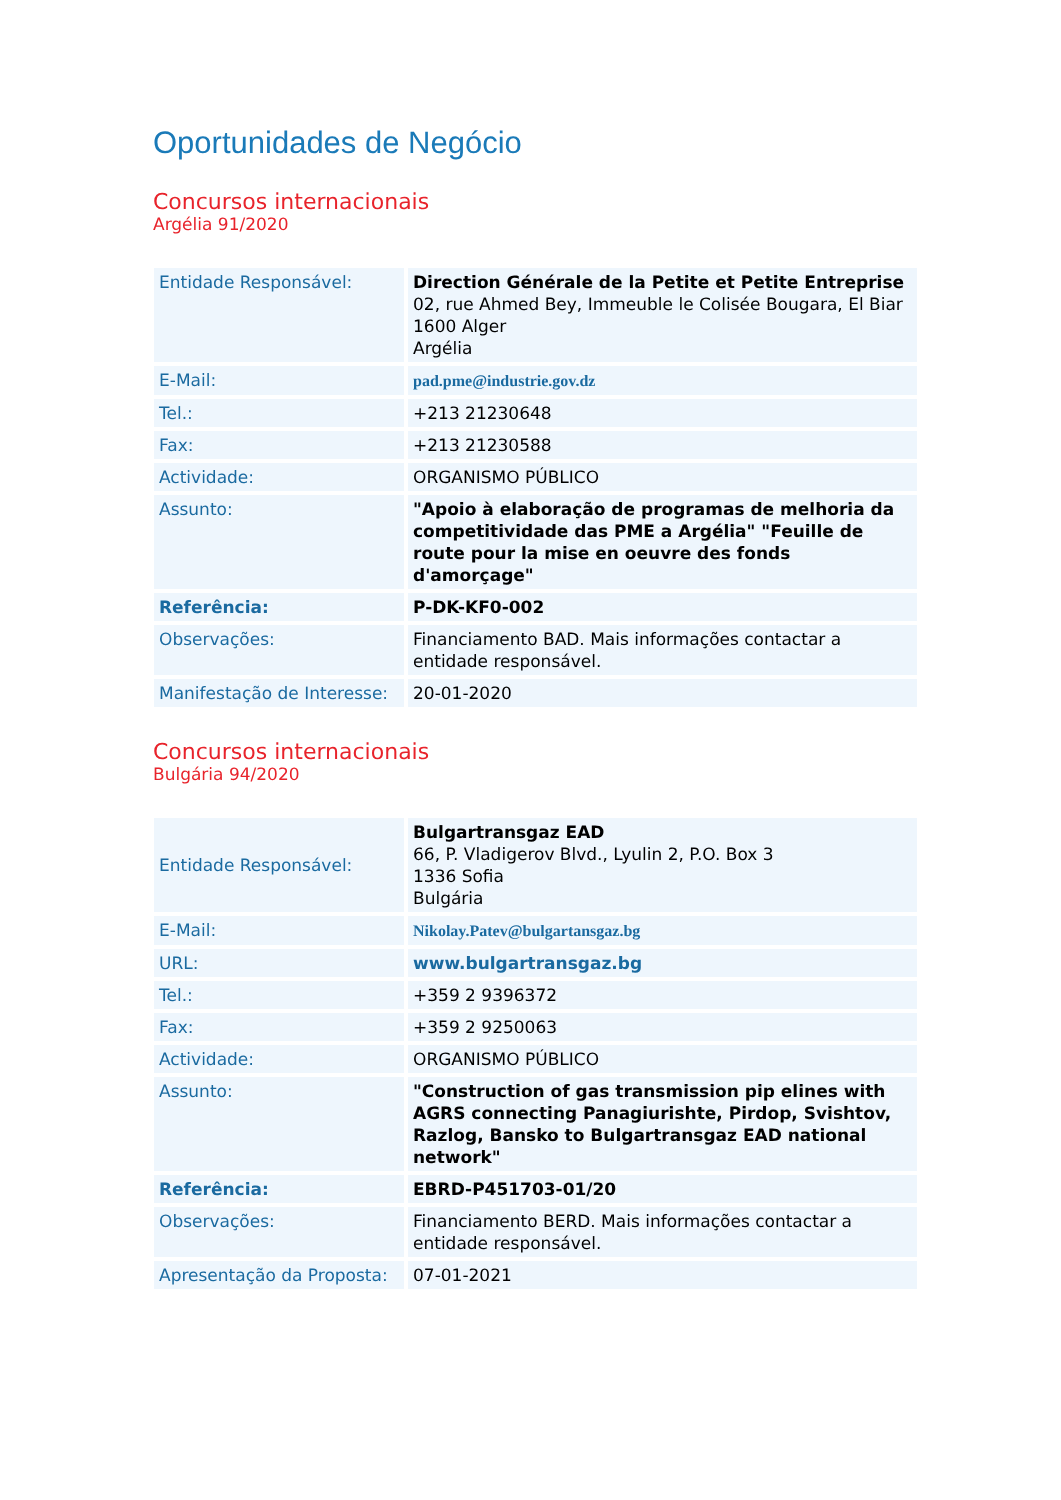Oportunidades de Negócio
Concursos internacionais
Argélia 91/2020
| Entidade Responsável: | Direction Générale de la Petite et Petite Entreprise 02, rue Ahmed Bey, Immeuble le Colisée Bougara, El Biar 1600 Alger Argélia |
| E-Mail: | pad.pme@industrie.gov.dz |
| Tel.: | +213 21230648 |
| Fax: | +213 21230588 |
| Actividade: | ORGANISMO PÚBLICO |
| Assunto: | "Apoio à elaboração de programas de melhoria da competitividade das PME a Argélia" "Feuille de route pour la mise en oeuvre des fonds d'amorçage" |
| Referência: | P-DK-KF0-002 |
| Observações: | Financiamento BAD. Mais informações contactar a entidade responsável. |
| Manifestação de Interesse: | 20-01-2020 |
Concursos internacionais
Bulgária 94/2020
| Entidade Responsável: | Bulgartransgaz EAD 66, P. Vladigerov Blvd., Lyulin 2, P.O. Box 3 1336 Sofia Bulgária |
| E-Mail: | Nikolay.Patev@bulgartansgaz.bg |
| URL: | www.bulgartransgaz.bg |
| Tel.: | +359 2 9396372 |
| Fax: | +359 2 9250063 |
| Actividade: | ORGANISMO PÚBLICO |
| Assunto: | "Construction of gas transmission pip elines with AGRS connecting Panagiurishte, Pirdop, Svishtov, Razlog, Bansko to Bulgartransgaz EAD national network" |
| Referência: | EBRD-P451703-01/20 |
| Observações: | Financiamento BERD. Mais informações contactar a entidade responsável. |
| Apresentação da Proposta: | 07-01-2021 |